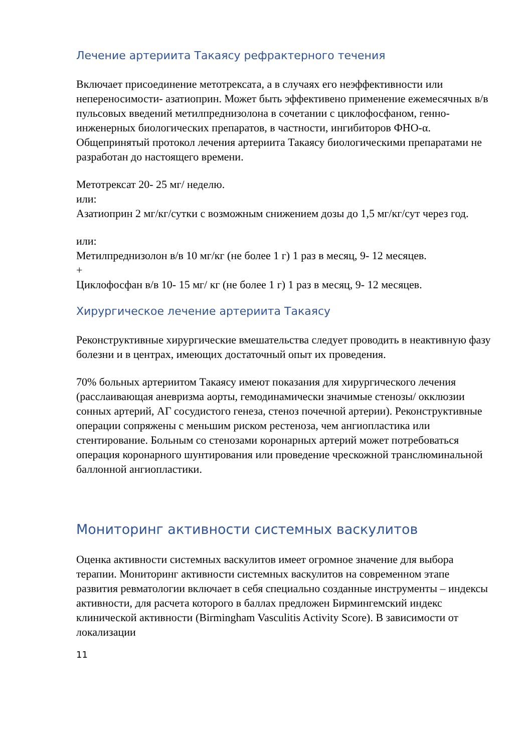Лечение артериита Такаясу рефрактерного течения
Включает присоединение метотрексата, а в случаях его неэффективности или непереносимости- азатиоприн. Может быть эффективено применение ежемесячных в/в пульсовых введений метилпреднизолона в сочетании с циклофосфаном, генно- инженерных биологических препаратов, в частности, ингибиторов ФНО-α. Общепринятый протокол лечения артериита Такаясу биологическими препаратами не разработан до настоящего времени.
Метотрексат 20- 25 мг/ неделю.
или:
Азатиоприн 2 мг/кг/сутки с возможным снижением дозы до 1,5 мг/кг/сут через год.
или:
Метилпреднизолон в/в 10 мг/кг (не более 1 г) 1 раз в месяц, 9- 12 месяцев.
+
Циклофосфан в/в 10- 15 мг/ кг (не более 1 г) 1 раз в месяц, 9- 12 месяцев.
Хирургическое лечение артериита Такаясу
Реконструктивные хирургические вмешательства следует проводить в неактивную фазу болезни и в центрах, имеющих достаточный опыт их проведения.
70% больных артериитом Такаясу имеют показания для хирургического лечения (расслаивающая аневризма аорты, гемодинамически значимые стенозы/ окклюзии сонных артерий, АГ сосудистого генеза, стеноз почечной артерии). Реконструктивные операции сопряжены с меньшим риском рестеноза, чем ангиопластика или стентирование. Больным со стенозами коронарных артерий может потребоваться операция коронарного шунтирования или проведение чрескожной транслюминальной баллонной ангиопластики.
Мониторинг активности системных васкулитов
Оценка активности системных васкулитов имеет огромное значение для выбора терапии. Мониторинг активности системных васкулитов на современном этапе развития ревматологии включает в себя специально созданные инструменты – индексы активности, для расчета которого в баллах предложен Бирмингемский индекс клинической активности (Birmingham Vasculitis Activity Score). В зависимости от локализации
11